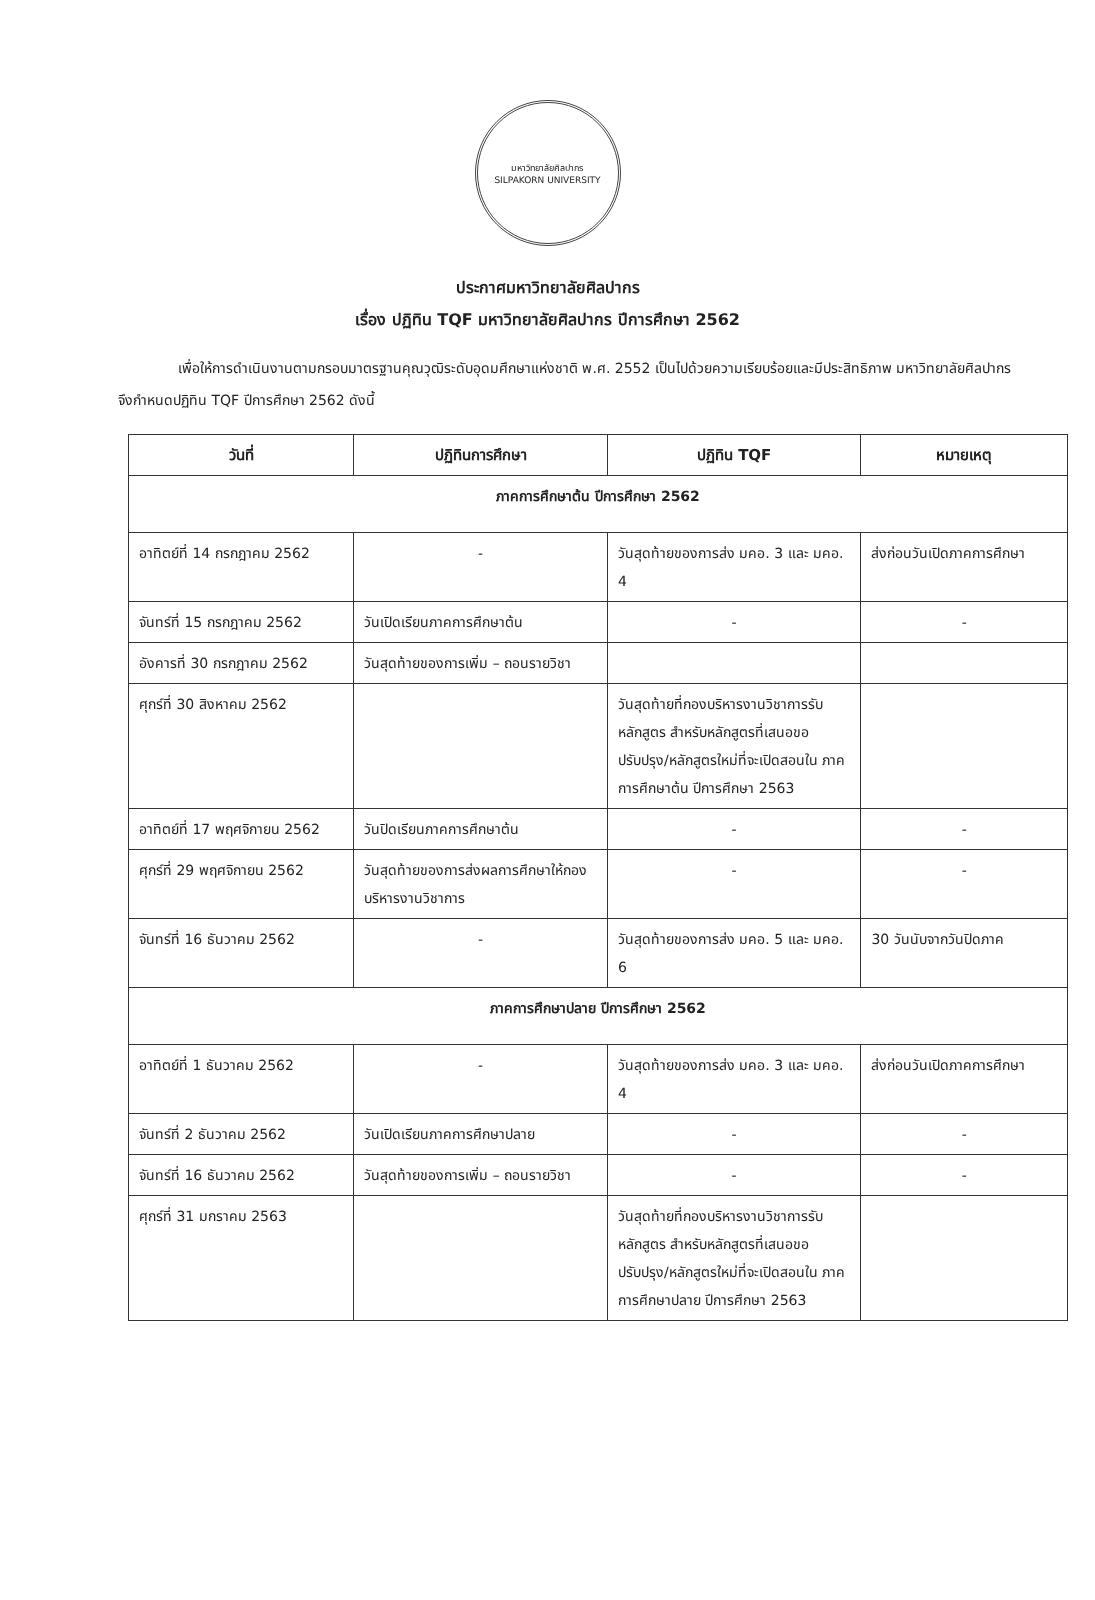มหาวิทยาลัยศิลปากร
SILPAKORN UNIVERSITY
ประกาศมหาวิทยาลัยศิลปากร
เรื่อง ปฏิทิน TQF มหาวิทยาลัยศิลปากร ปีการศึกษา 2562
เพื่อให้การดำเนินงานตามกรอบมาตรฐานคุณวุฒิระดับอุดมศึกษาแห่งชาติ พ.ศ. 2552 เป็นไปด้วยความเรียบร้อยและมีประสิทธิภาพ มหาวิทยาลัยศิลปากรจึงกำหนดปฏิทิน TQF ปีการศึกษา 2562 ดังนี้
| วันที่ | ปฏิทินการศึกษา | ปฏิทิน TQF | หมายเหตุ |
| --- | --- | --- | --- |
| ภาคการศึกษาต้น ปีการศึกษา 2562 | | | |
| อาทิตย์ที่ 14 กรกฎาคม 2562 | - | วันสุดท้ายของการส่ง มคอ. 3 และ มคอ. 4 | ส่งก่อนวันเปิดภาคการศึกษา |
| จันทร์ที่ 15 กรกฎาคม 2562 | วันเปิดเรียนภาคการศึกษาต้น | - | - |
| อังคารที่ 30 กรกฎาคม 2562 | วันสุดท้ายของการเพิ่ม – ถอนรายวิชา | | |
| ศุกร์ที่ 30 สิงหาคม 2562 | | วันสุดท้ายที่กองบริหารงานวิชาการรับหลักสูตร สำหรับหลักสูตรที่เสนอขอปรับปรุง/หลักสูตรใหม่ที่จะเปิดสอนใน ภาคการศึกษาต้น ปีการศึกษา 2563 | |
| อาทิตย์ที่ 17 พฤศจิกายน 2562 | วันปิดเรียนภาคการศึกษาต้น | - | - |
| ศุกร์ที่ 29 พฤศจิกายน 2562 | วันสุดท้ายของการส่งผลการศึกษาให้กองบริหารงานวิชาการ | - | - |
| จันทร์ที่ 16 ธันวาคม 2562 | - | วันสุดท้ายของการส่ง มคอ. 5 และ มคอ. 6 | 30 วันนับจากวันปิดภาค |
| ภาคการศึกษาปลาย ปีการศึกษา 2562 | | | |
| อาทิตย์ที่ 1 ธันวาคม 2562 | - | วันสุดท้ายของการส่ง มคอ. 3 และ มคอ. 4 | ส่งก่อนวันเปิดภาคการศึกษา |
| จันทร์ที่ 2 ธันวาคม 2562 | วันเปิดเรียนภาคการศึกษาปลาย | - | - |
| จันทร์ที่ 16 ธันวาคม 2562 | วันสุดท้ายของการเพิ่ม – ถอนรายวิชา | - | - |
| ศุกร์ที่ 31 มกราคม 2563 | | วันสุดท้ายที่กองบริหารงานวิชาการรับหลักสูตร สำหรับหลักสูตรที่เสนอขอปรับปรุง/หลักสูตรใหม่ที่จะเปิดสอนใน ภาคการศึกษาปลาย ปีการศึกษา 2563 | |